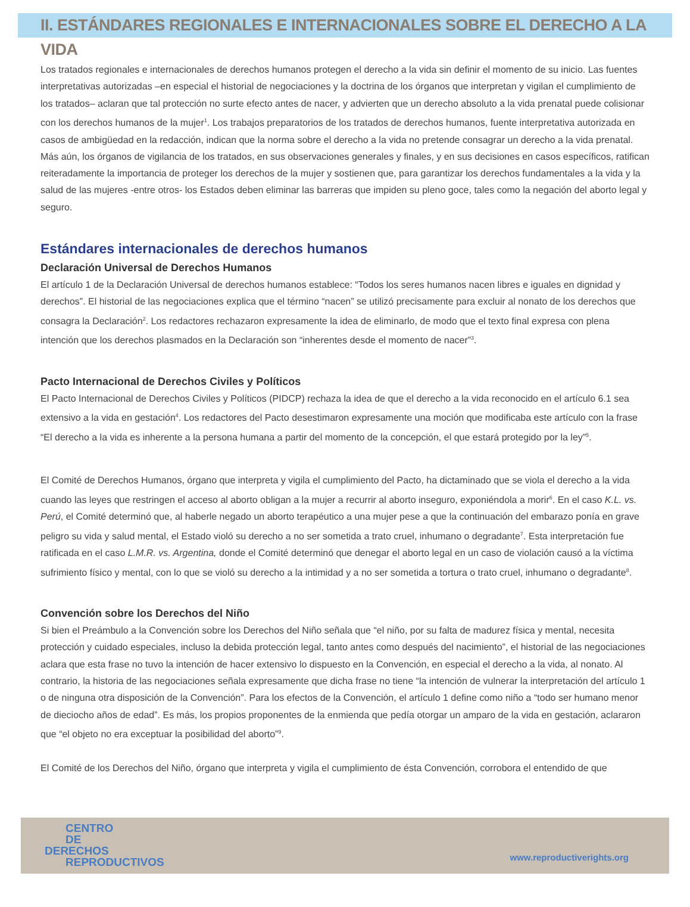II. ESTÁNDARES REGIONALES E INTERNACIONALES SOBRE EL DERECHO A LA VIDA
Los tratados regionales e internacionales de derechos humanos protegen el derecho a la vida sin definir el momento de su inicio. Las fuentes interpretativas autorizadas –en especial el historial de negociaciones y la doctrina de los órganos que interpretan y vigilan el cumplimiento de los tratados– aclaran que tal protección no surte efecto antes de nacer, y advierten que un derecho absoluto a la vida prenatal puede colisionar con los derechos humanos de la mujer<sup>1</sup>. Los trabajos preparatorios de los tratados de derechos humanos, fuente interpretativa autorizada en casos de ambigüedad en la redacción, indican que la norma sobre el derecho a la vida no pretende consagrar un derecho a la vida prenatal. Más aún, los órganos de vigilancia de los tratados, en sus observaciones generales y finales, y en sus decisiones en casos específicos, ratifican reiteradamente la importancia de proteger los derechos de la mujer y sostienen que, para garantizar los derechos fundamentales a la vida y la salud de las mujeres -entre otros- los Estados deben eliminar las barreras que impiden su pleno goce, tales como la negación del aborto legal y seguro.
Estándares internacionales de derechos humanos
Declaración Universal de Derechos Humanos
El artículo 1 de la Declaración Universal de derechos humanos establece: “Todos los seres humanos nacen libres e iguales en dignidad y derechos”. El historial de las negociaciones explica que el término “nacen” se utilizó precisamente para excluir al nonato de los derechos que consagra la Declaración<sup>2</sup>. Los redactores rechazaron expresamente la idea de eliminarlo, de modo que el texto final expresa con plena intención que los derechos plasmados en la Declaración son “inherentes desde el momento de nacer”<sup>3</sup>.
Pacto Internacional de Derechos Civiles y Políticos
El Pacto Internacional de Derechos Civiles y Políticos (PIDCP) rechaza la idea de que el derecho a la vida reconocido en el artículo 6.1 sea extensivo a la vida en gestación<sup>4</sup>. Los redactores del Pacto desestimaron expresamente una moción que modificaba este artículo con la frase “El derecho a la vida es inherente a la persona humana a partir del momento de la concepción, el que estará protegido por la ley”<sup>5</sup>.
El Comité de Derechos Humanos, órgano que interpreta y vigila el cumplimiento del Pacto, ha dictaminado que se viola el derecho a la vida cuando las leyes que restringen el acceso al aborto obligan a la mujer a recurrir al aborto inseguro, exponiéndola a morir<sup>6</sup>. En el caso K.L. vs. Perú, el Comité determinó que, al haberle negado un aborto terapéutico a una mujer pese a que la continuación del embarazo ponía en grave peligro su vida y salud mental, el Estado violó su derecho a no ser sometida a trato cruel, inhumano o degradante<sup>7</sup>. Esta interpretación fue ratificada en el caso L.M.R. vs. Argentina, donde el Comité determinó que denegar el aborto legal en un caso de violación causó a la víctima sufrimiento físico y mental, con lo que se violó su derecho a la intimidad y a no ser sometida a tortura o trato cruel, inhumano o degradante<sup>8</sup>.
Convención sobre los Derechos del Niño
Si bien el Preámbulo a la Convención sobre los Derechos del Niño señala que “el niño, por su falta de madurez física y mental, necesita protección y cuidado especiales, incluso la debida protección legal, tanto antes como después del nacimiento”, el historial de las negociaciones aclara que esta frase no tuvo la intención de hacer extensivo lo dispuesto en la Convención, en especial el derecho a la vida, al nonato. Al contrario, la historia de las negociaciones señala expresamente que dicha frase no tiene “la intención de vulnerar la interpretación del artículo 1 o de ninguna otra disposición de la Convención”. Para los efectos de la Convención, el artículo 1 define como niño a “todo ser humano menor de dieciocho años de edad”. Es más, los propios proponentes de la enmienda que pedía otorgar un amparo de la vida en gestación, aclararon que “el objeto no era exceptuar la posibilidad del aborto”<sup>9</sup>.
El Comité de los Derechos del Niño, órgano que interpreta y vigila el cumplimiento de ésta Convención, corrobora el entendido de que
CENTRO
DE
DERECHOS
REPRODUCTIVOS
www.reproductiverights.org